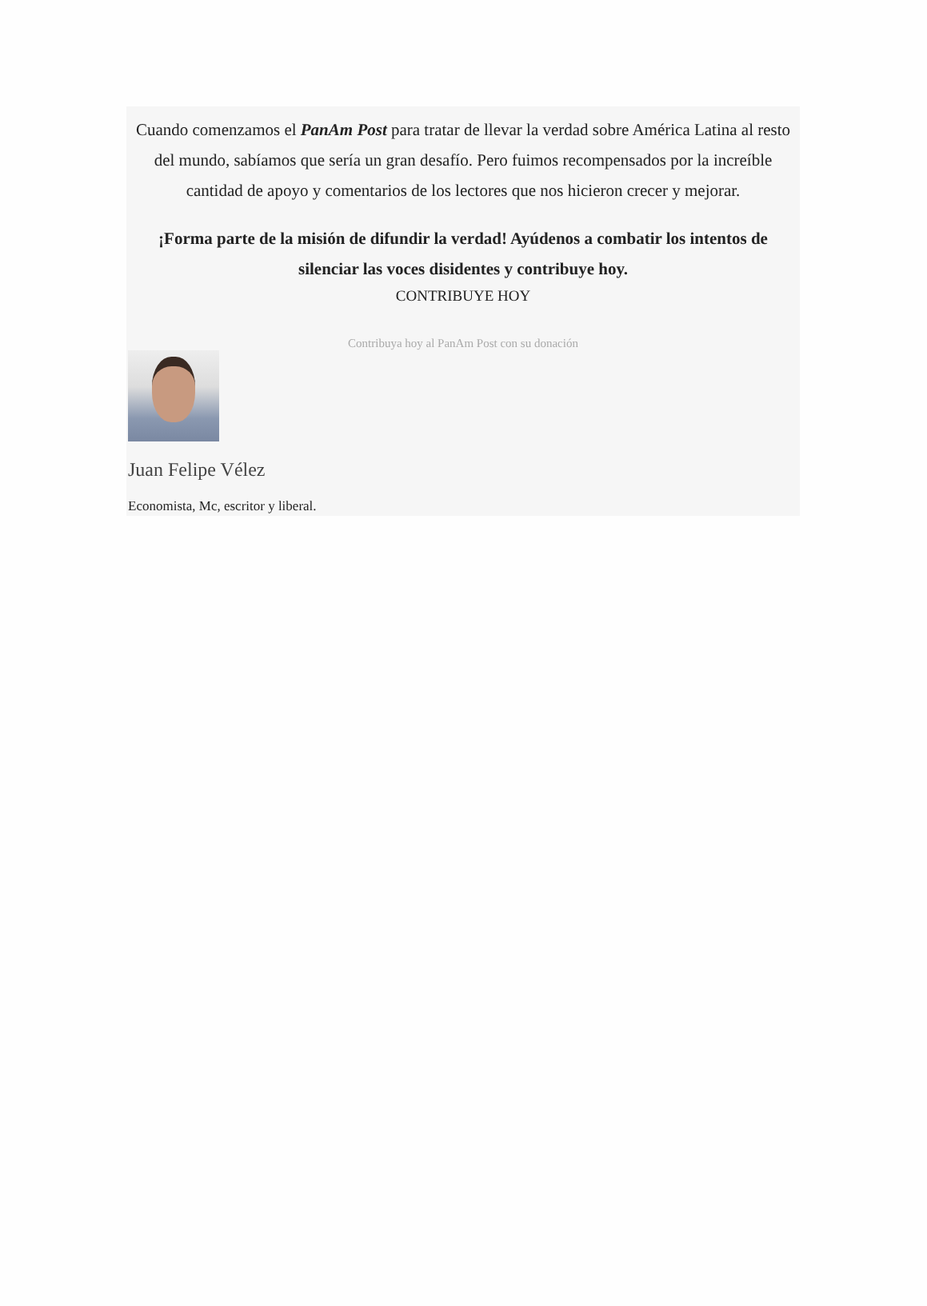Cuando comenzamos el PanAm Post para tratar de llevar la verdad sobre América Latina al resto del mundo, sabíamos que sería un gran desafío. Pero fuimos recompensados por la increíble cantidad de apoyo y comentarios de los lectores que nos hicieron crecer y mejorar.
¡Forma parte de la misión de difundir la verdad! Ayúdenos a combatir los intentos de silenciar las voces disidentes y contribuye hoy.
CONTRIBUYE HOY
Contribuya hoy al PanAm Post con su donación
Juan Felipe Vélez
Economista, Mc, escritor y liberal.